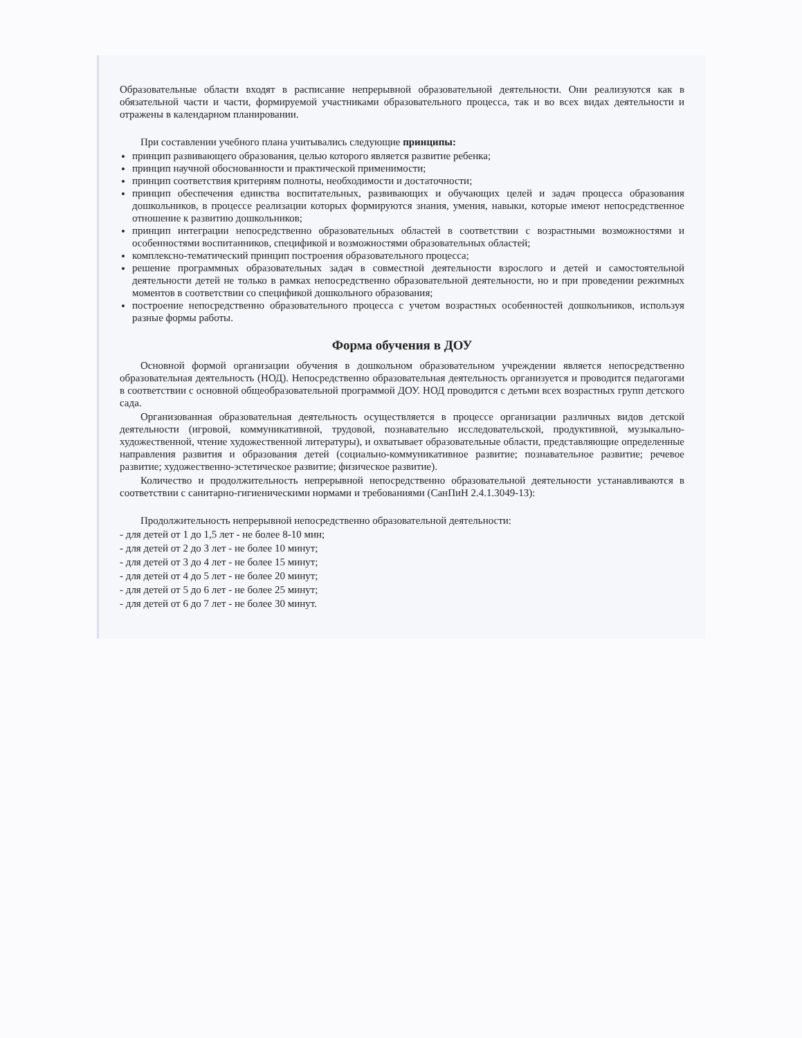Образовательные области входят в расписание непрерывной образовательной деятельности. Они реализуются как в обязательной части и части, формируемой участниками образовательного процесса, так и во всех видах деятельности и отражены в календарном планировании.
При составлении учебного плана учитывались следующие принципы:
принцип развивающего образования, целью которого является развитие ребенка;
принцип научной обоснованности и практической применимости;
принцип соответствия критериям полноты, необходимости и достаточности;
принцип обеспечения единства воспитательных, развивающих и обучающих целей и задач процесса образования дошкольников, в процессе реализации которых формируются знания, умения, навыки, которые имеют непосредственное отношение к развитию дошкольников;
принцип интеграции непосредственно образовательных областей в соответствии с возрастными возможностями и особенностями воспитанников, спецификой и возможностями образовательных областей;
комплексно-тематический принцип построения образовательного процесса;
решение программных образовательных задач в совместной деятельности взрослого и детей и самостоятельной деятельности детей не только в рамках непосредственно образовательной деятельности, но и при проведении режимных моментов в соответствии со спецификой дошкольного образования;
построение непосредственно образовательного процесса с учетом возрастных особенностей дошкольников, используя разные формы работы.
Форма обучения в ДОУ
Основной формой организации обучения в дошкольном образовательном учреждении является непосредственно образовательная деятельность (НОД). Непосредственно образовательная деятельность организуется и проводится педагогами в соответствии с основной общеобразовательной программой ДОУ. НОД проводится с детьми всех возрастных групп детского сада.
Организованная образовательная деятельность осуществляется в процессе организации различных видов детской деятельности (игровой, коммуникативной, трудовой, познавательно исследовательской, продуктивной, музыкально-художественной, чтение художественной литературы), и охватывает образовательные области, представляющие определенные направления развития и образования детей (социально-коммуникативное развитие; познавательное развитие; речевое развитие; художественно-эстетическое развитие; физическое развитие).
Количество и продолжительность непрерывной непосредственно образовательной деятельности устанавливаются в соответствии с санитарно-гигиеническими нормами и требованиями (СанПиН 2.4.1.3049-13):
Продолжительность непрерывной непосредственно образовательной деятельности:
- для детей от 1 до 1,5 лет - не более 8-10 мин;
- для детей от 2 до 3 лет - не более 10 минут;
- для детей от 3 до 4 лет - не более 15 минут;
- для детей от 4 до 5 лет - не более 20 минут;
- для детей от 5 до 6 лет - не более 25 минут;
- для детей от 6 до 7 лет - не более 30 минут.